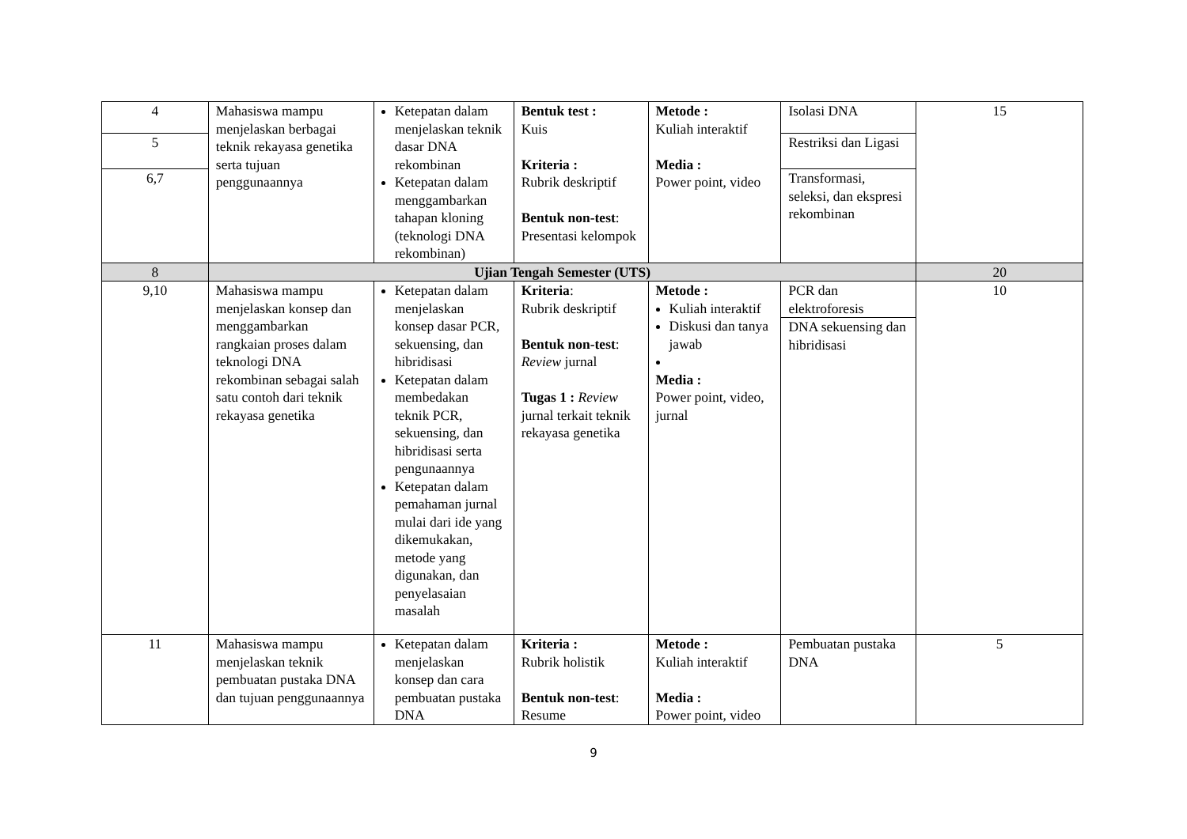| 4 | Mahasiswa mampu menjelaskan berbagai teknik rekayasa genetika serta tujuan penggunaannya | Ketepatan dalam menjelaskan teknik dasar DNA rekombinan Ketepatan dalam menggambarkan tahapan kloning (teknologi DNA rekombinan) | Bentuk test : Kuis Kriteria : Rubrik deskriptif Bentuk non-test : Presentasi kelompok | Metode : Kuliah interaktif Media : Power point, video | Isolasi DNA | 15 |
| 5 | | | | | Restriksi dan Ligasi | |
| 6,7 | | | | | Transformasi, seleksi, dan ekspresi rekombinan | |
| 8 | Ujian Tengah Semester (UTS) | | | | | 20 |
| 9,10 | Mahasiswa mampu menjelaskan konsep dan menggambarkan rangkaian proses dalam teknologi DNA rekombinan sebagai salah satu contoh dari teknik rekayasa genetika | Ketepatan dalam menjelaskan konsep dasar PCR, sekuensing, dan hibridisasi Ketepatan dalam membedakan teknik PCR, sekuensing, dan hibridisasi serta pengunaannya Ketepatan dalam pemahaman jurnal mulai dari ide yang dikemukakan, metode yang digunakan, dan penyelasaian masalah | Kriteria : Rubrik deskriptif Bentuk non-test : Review jurnal Tugas 1 : Review jurnal terkait teknik rekayasa genetika | Metode : Kuliah interaktif Diskusi dan tanya jawab Media : Power point, video, jurnal | PCR dan elektroforesis | 10 |
| | | | | | DNA sekuensing dan hibridisasi | |
| 11 | Mahasiswa mampu menjelaskan teknik pembuatan pustaka DNA dan tujuan penggunaannya | Ketepatan dalam menjelaskan konsep dan cara pembuatan pustaka DNA | Kriteria : Rubrik holistik Bentuk non-test : Resume | Metode : Kuliah interaktif Media : Power point, video | Pembuatan pustaka DNA | 5 |
9